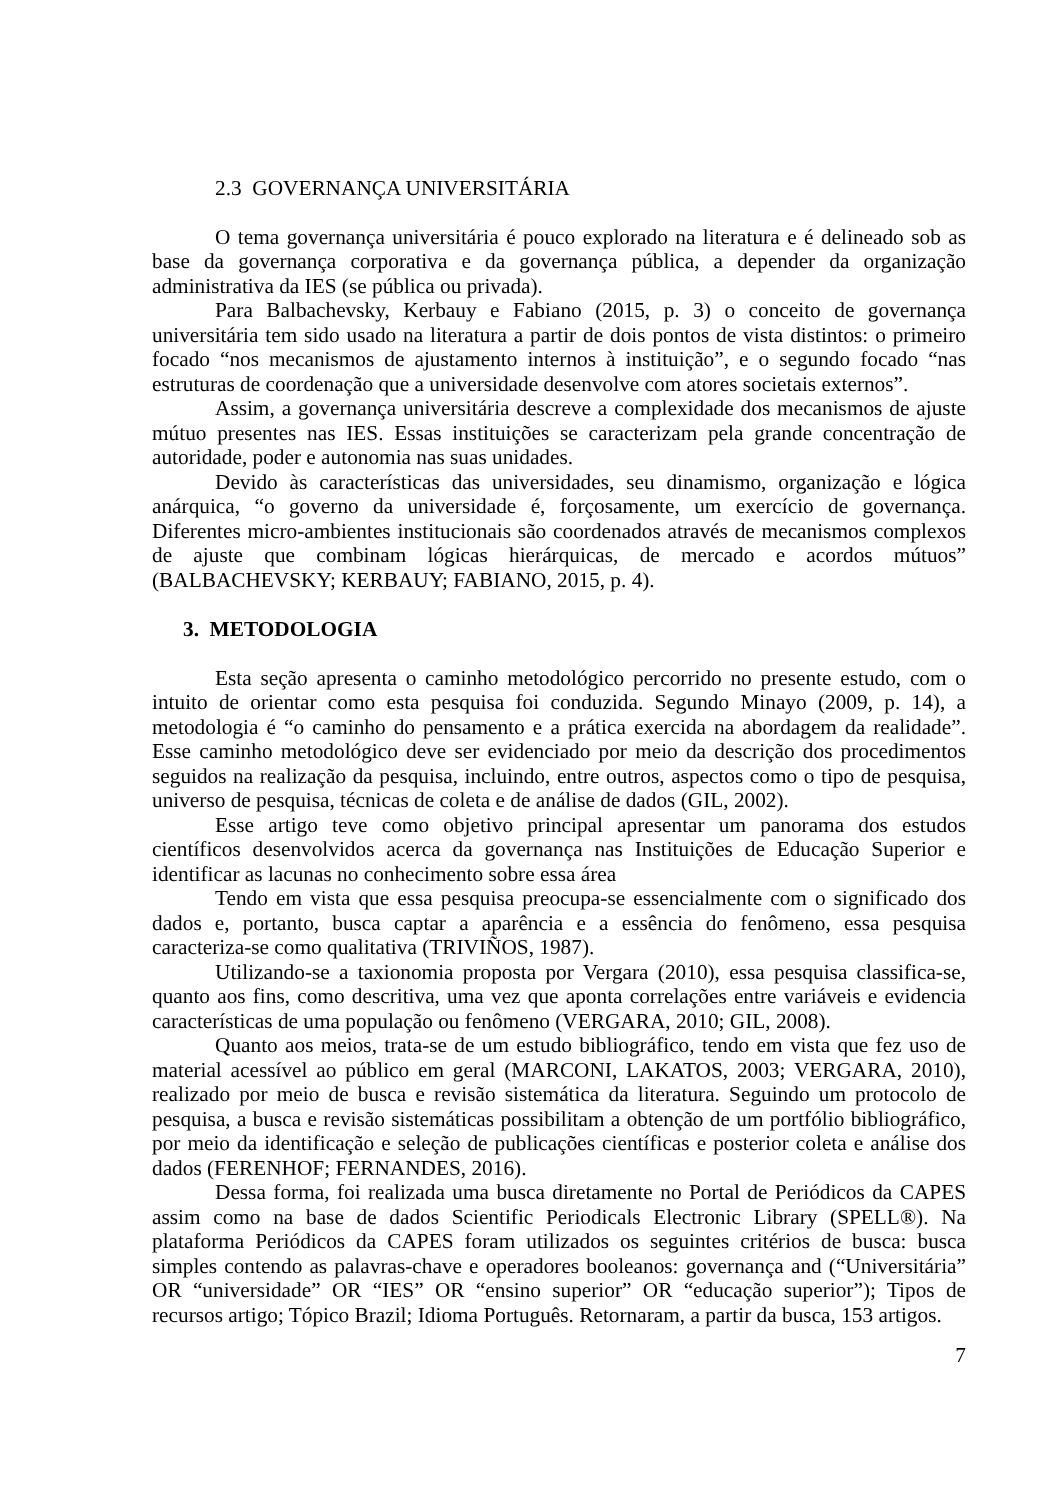2.3 GOVERNANÇA UNIVERSITÁRIA
O tema governança universitária é pouco explorado na literatura e é delineado sob as base da governança corporativa e da governança pública, a depender da organização administrativa da IES (se pública ou privada).
Para Balbachevsky, Kerbauy e Fabiano (2015, p. 3) o conceito de governança universitária tem sido usado na literatura a partir de dois pontos de vista distintos: o primeiro focado “nos mecanismos de ajustamento internos à instituição”, e o segundo focado “nas estruturas de coordenação que a universidade desenvolve com atores societais externos”.
Assim, a governança universitária descreve a complexidade dos mecanismos de ajuste mútuo presentes nas IES. Essas instituições se caracterizam pela grande concentração de autoridade, poder e autonomia nas suas unidades.
Devido às características das universidades, seu dinamismo, organização e lógica anárquica, “o governo da universidade é, forçosamente, um exercício de governança. Diferentes micro-ambientes institucionais são coordenados através de mecanismos complexos de ajuste que combinam lógicas hierárquicas, de mercado e acordos mútuos” (BALBACHEVSKY; KERBAUY; FABIANO, 2015, p. 4).
3. METODOLOGIA
Esta seção apresenta o caminho metodológico percorrido no presente estudo, com o intuito de orientar como esta pesquisa foi conduzida. Segundo Minayo (2009, p. 14), a metodologia é “o caminho do pensamento e a prática exercida na abordagem da realidade”. Esse caminho metodológico deve ser evidenciado por meio da descrição dos procedimentos seguidos na realização da pesquisa, incluindo, entre outros, aspectos como o tipo de pesquisa, universo de pesquisa, técnicas de coleta e de análise de dados (GIL, 2002).
Esse artigo teve como objetivo principal apresentar um panorama dos estudos científicos desenvolvidos acerca da governança nas Instituições de Educação Superior e identificar as lacunas no conhecimento sobre essa área
Tendo em vista que essa pesquisa preocupa-se essencialmente com o significado dos dados e, portanto, busca captar a aparência e a essência do fenômeno, essa pesquisa caracteriza-se como qualitativa (TRIVIÑOS, 1987).
Utilizando-se a taxionomia proposta por Vergara (2010), essa pesquisa classifica-se, quanto aos fins, como descritiva, uma vez que aponta correlações entre variáveis e evidencia características de uma população ou fenômeno (VERGARA, 2010; GIL, 2008).
Quanto aos meios, trata-se de um estudo bibliográfico, tendo em vista que fez uso de material acessível ao público em geral (MARCONI, LAKATOS, 2003; VERGARA, 2010), realizado por meio de busca e revisão sistemática da literatura. Seguindo um protocolo de pesquisa, a busca e revisão sistemáticas possibilitam a obtenção de um portfólio bibliográfico, por meio da identificação e seleção de publicações científicas e posterior coleta e análise dos dados (FERENHOF; FERNANDES, 2016).
Dessa forma, foi realizada uma busca diretamente no Portal de Periódicos da CAPES assim como na base de dados Scientific Periodicals Electronic Library (SPELL®). Na plataforma Periódicos da CAPES foram utilizados os seguintes critérios de busca: busca simples contendo as palavras-chave e operadores booleanos: governança and (“Universitária” OR “universidade” OR “IES” OR “ensino superior” OR “educação superior”); Tipos de recursos artigo; Tópico Brazil; Idioma Português. Retornaram, a partir da busca, 153 artigos.
7